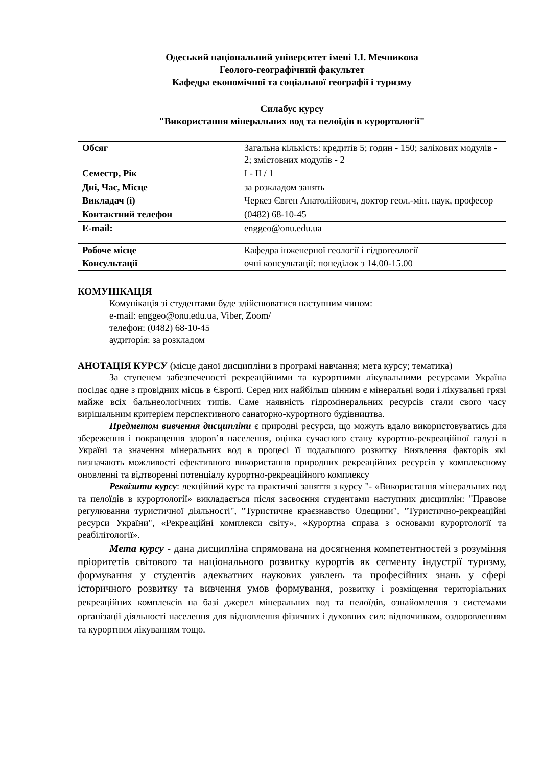Одеський національний університет імені І.І. Мечникова
Геолого-географічний факультет
Кафедра економічної та соціальної географії і туризму
Силабус курсу
"Використання мінеральних вод та пелоїдів в курортології"
| Обсяг | Загальна кількість: кредитів 5; годин - 150; залікових модулів - 2; змістовних модулів - 2 |
| Семестр, Рік | I - II / 1 |
| Дні, Час, Місце | за розкладом занять |
| Викладач (і) | Черкез Євген Анатолійович, доктор геол.-мін. наук, професор |
| Контактний телефон | (0482) 68-10-45 |
| E-mail: | enggeo@onu.edu.ua |
| Робоче місце | Кафедра інженерної геології і гідрогеології |
| Консультації | очні консультації: понеділок з 14.00-15.00 |
КОМУНІКАЦІЯ
Комунікація зі студентами буде здійснюватися наступним чином:
e-mail: enggeo@onu.edu.ua, Viber, Zoom/
телефон: (0482) 68-10-45
аудиторія: за розкладом
АНОТАЦІЯ КУРСУ (місце даної дисципліни в програмі навчання; мета курсу; тематика)
За ступенем забезпеченості рекреаційними та курортними лікувальними ресурсами Україна посідає одне з провідних місць в Європі. Серед них найбільш цінним є мінеральні води і лікувальні грязі майже всіх бальнеологічних типів. Саме наявність гідромінеральних ресурсів стали свого часу вирішальним критерієм перспективного санаторно-курортного будівництва.
Предметом вивчення дисципліни є природні ресурси, що можуть вдало використовуватись для збереження і покращення здоров’я населення, оцінка сучасного стану курортно-рекреаційної галузі в Україні та значення мінеральних вод в процесі її подальшого розвитку Виявлення факторів які визначають можливості ефективного використання природних рекреаційних ресурсів у комплексному оновленні та відтворенні потенціалу курортно-рекреаційного комплексу
Реквізити курсу: лекційний курс та практичні заняття з курсу "- «Використання мінеральних вод та пелоїдів в курортології» викладається після засвоєння студентами наступних дисциплін: "Правове регулювання туристичної діяльності", "Туристичне краєзнавство Одещини", "Туристично-рекреаційні ресурси України", «Рекреаційні комплекси світу», «Курортна справа з основами курортології та реабілітології».
Мета курсу - дана дисципліна спрямована на досягнення компетентностей з розуміння пріоритетів світового та національного розвитку курортів як сегменту індустрії туризму, формування у студентів адекватних наукових уявлень та професійних знань у сфері історичного розвитку та вивчення умов формування, розвитку і розміщення територіальних рекреаційних комплексів на базі джерел мінеральних вод та пелоїдів, ознайомлення з системами організації діяльності населення для відновлення фізичних і духовних сил: відпочинком, оздоровленням та курортним лікуванням тощо.